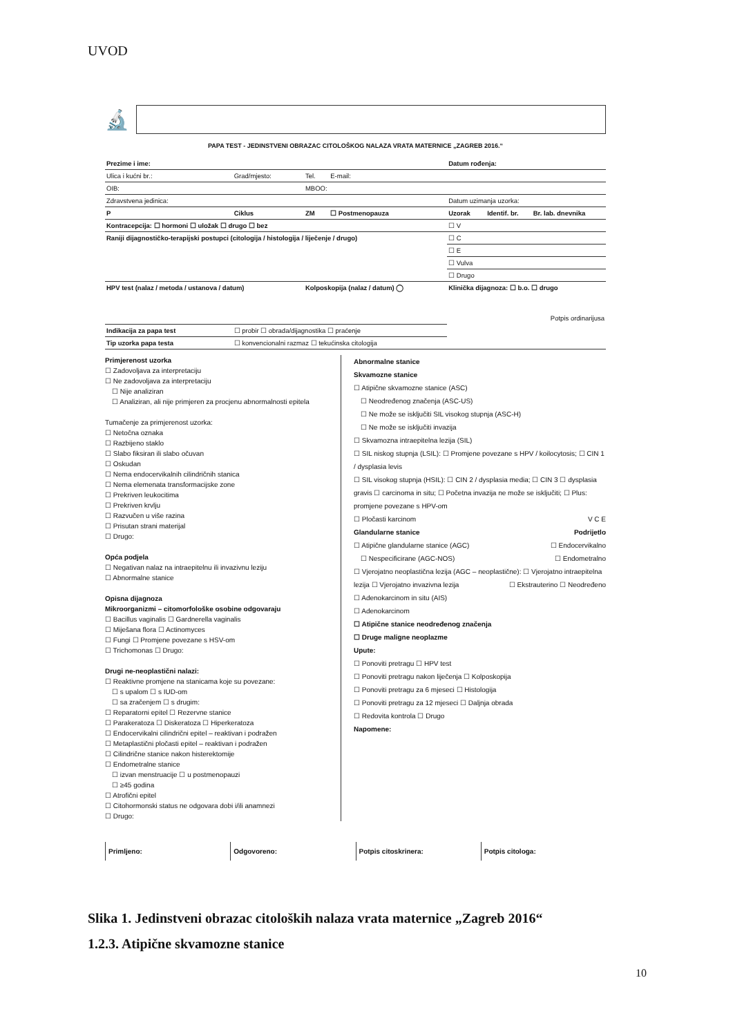UVOD
🔬
PAPA TEST - JEDINSTVENI OBRAZAC CITOLOŠKOG NALAZA VRATA MATERNICE „ZAGREB 2016.“
| Prezime i ime: | | | | Datum rođenja: | | |
| Ulica i kućni br.: | Grad/mjesto: | Tel. | E-mail: | | | |
| OIB: | | MBOO: | | | | |
| Zdravstvena jedinica: | | | | Datum uzimanja uzorka: | | |
| P | Ciklus | ZM | ☐ Postmenopauza | Uzorak | Identif. br. | Br. lab. dnevnika |
| Kontracepcija: ☐ hormoni ☐ uložak ☐ drugo ☐ bez | | | | ☐ V | | |
| Raniji dijagnostičko-terapijski postupci (citologija / histologija / liječenje / drugo) | | | | ☐ C | | |
| | | | | ☐ E | | |
| | | | | ☐ Vulva | | |
| | | | | ☐ Drugo | | |
| HPV test (nalaz / metoda / ustanova / datum) | | Kolposkopija (nalaz / datum) ◯ | | Klinička dijagnoza: ☐ b.o. ☐ drugo Potpis ordinarijusa | | |
| Indikacija za papa test | ☐ probir ☐ obrada/dijagnostika ☐ praćenje | | | | | |
| Tip uzorka papa testa | ☐ konvencionalni razmaz ☐ tekućinska citologija | | | | | |
Primjerenost uzorka
☐ Zadovoljava za interpretaciju
☐ Ne zadovoljava za interpretaciju
☐ Nije analiziran
☐ Analiziran, ali nije primjeren za procjenu abnormalnosti epitela
Tumačenje za primjerenost uzorka:
☐ Netočna oznaka
☐ Razbijeno staklo
☐ Slabo fiksiran ili slabo očuvan
☐ Oskudan
☐ Nema endocervikalnih cilindričnih stanica
☐ Nema elemenata transformacijske zone
☐ Prekriven leukocitima
☐ Prekriven krvlju
☐ Razvučen u više razina
☐ Prisutan strani materijal
☐ Drugo:
Opća podjela
☐ Negativan nalaz na intraepitelnu ili invazivnu leziju
☐ Abnormalne stanice
Opisna dijagnoza
Mikroorganizmi – citomorfološke osobine odgovaraju
☐ Bacillus vaginalis ☐ Gardnerella vaginalis
☐ Miješana flora ☐ Actinomyces
☐ Fungi ☐ Promjene povezane s HSV-om
☐ Trichomonas ☐ Drugo:
Drugi ne-neoplastični nalazi:
☐ Reaktivne promjene na stanicama koje su povezane:
☐ s upalom ☐ s IUD-om
☐ sa zračenjem ☐ s drugim:
☐ Reparatorni epitel ☐ Rezervne stanice
☐ Parakeratoza ☐ Diskeratoza ☐ Hiperkeratoza
☐ Endocervikalni cilindrični epitel – reaktivan i podražen
☐ Metaplastični pločasti epitel – reaktivan i podražen
☐ Cilindrične stanice nakon histerektomije
☐ Endometralne stanice
☐ izvan menstruacije ☐ u postmenopauzi
☐ ≥45 godina
☐ Atrofični epitel
☐ Citohormonski status ne odgovara dobi i/ili anamnezi
☐ Drugo:
Abnormalne stanice
Skvamozne stanice
☐ Atipične skvamozne stanice (ASC)
☐ Neodređenog značenja (ASC-US)
☐ Ne može se isključiti SIL visokog stupnja (ASC-H)
☐ Ne može se isključiti invazija
☐ Skvamozna intraepitelna lezija (SIL)
☐ SIL niskog stupnja (LSIL): ☐ Promjene povezane s HPV / koilocytosis; ☐ CIN 1 / dysplasia levis
☐ SIL visokog stupnja (HSIL): ☐ CIN 2 / dysplasia media; ☐ CIN 3 ☐ dysplasia gravis ☐ carcinoma in situ; ☐ Početna invazija ne može se isključiti; ☐ Plus: promjene povezane s HPV-om
☐ Pločasti karcinom V C E
Glandularne stanice Podrijetlo
☐ Atipične glandularne stanice (AGC) ☐ Endocervikalno
☐ Nespecificirane (AGC-NOS) ☐ Endometralno
☐ Vjerojatno neoplastična lezija (AGC – neoplastične): ☐ Vjerojatno intraepitelna lezija ☐ Vjerojatno invazivna lezija ☐ Ekstrauterino ☐ Neodređeno
☐ Adenokarcinom in situ (AIS)
☐ Adenokarcinom
☐ Atipične stanice neodređenog značenja
☐ Druge maligne neoplazme
Upute:
☐ Ponoviti pretragu ☐ HPV test
☐ Ponoviti pretragu nakon liječenja ☐ Kolposkopija
☐ Ponoviti pretragu za 6 mjeseci ☐ Histologija
☐ Ponoviti pretragu za 12 mjeseci ☐ Daljnja obrada
☐ Redovita kontrola ☐ Drugo
Napomene:
Primljeno: Odgovoreno: Potpis citoskrinera: Potpis citologa:
Slika 1. Jedinstveni obrazac citoloških nalaza vrata maternice „Zagreb 2016“
1.2.3. Atipične skvamozne stanice
10